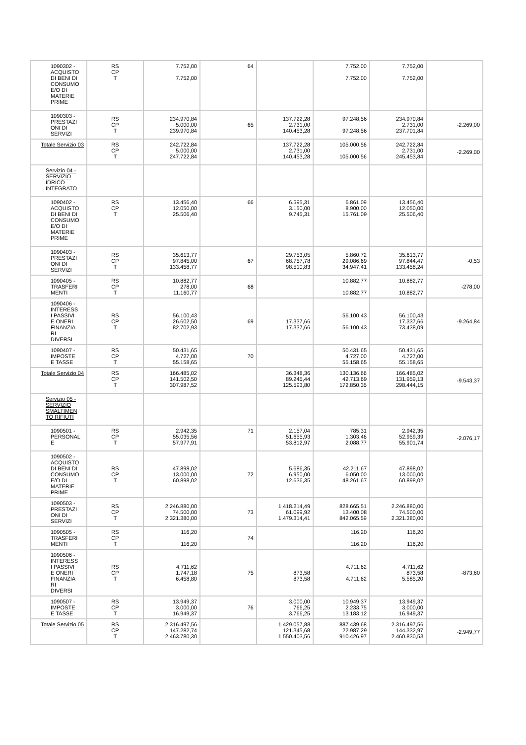| 1090302 - ACQUISTO DI BENI DI CONSUMO E/O DI MATERIE PRIME | RS CP T | 7.752,00 7.752,00 | 64 | | 7.752,00 7.752,00 | 7.752,00 7.752,00 | |
| 1090303 - PRESTAZI ONI DI SERVIZI | RS CP T | 234.970,84 5.000,00 239.970,84 | 65 | 137.722,28 2.731,00 140.453,28 | 97.248,56 97.248,56 | 234.970,84 2.731,00 237.701,84 | -2.269,00 |
| Totale Servizio 03 | RS CP T | 242.722,84 5.000,00 247.722,84 | | 137.722,28 2.731,00 140.453,28 | 105.000,56 105.000,56 | 242.722,84 2.731,00 245.453,84 | -2.269,00 |
| Servizio 04 - SERVIZIO IDRICO INTEGRATO | | | | | | | |
| 1090402 - ACQUISTO DI BENI DI CONSUMO E/O DI MATERIE PRIME | RS CP T | 13.456,40 12.050,00 25.506,40 | 66 | 6.595,31 3.150,00 9.745,31 | 6.861,09 8.900,00 15.761,09 | 13.456,40 12.050,00 25.506,40 | |
| 1090403 - PRESTAZI ONI DI SERVIZI | RS CP T | 35.613,77 97.845,00 133.458,77 | 67 | 29.753,05 68.757,78 98.510,83 | 5.860,72 29.086,69 34.947,41 | 35.613,77 97.844,47 133.458,24 | -0,53 |
| 1090405 - TRASFERI MENTI | RS CP T | 10.882,77 278,00 11.160,77 | 68 | | 10.882,77 10.882,77 | 10.882,77 10.882,77 | -278,00 |
| 1090406 - INTERESS I PASSIVI E ONERI FINANZIA RI DIVERSI | RS CP T | 56.100,43 26.602,50 82.702,93 | 69 | 17.337,66 17.337,66 | 56.100,43 56.100,43 | 56.100,43 17.337,66 73.438,09 | -9.264,84 |
| 1090407 - IMPOSTE E TASSE | RS CP T | 50.431,65 4.727,00 55.158,65 | 70 | | 50.431,65 4.727,00 55.158,65 | 50.431,65 4.727,00 55.158,65 | |
| Totale Servizio 04 | RS CP T | 166.485,02 141.502,50 307.987,52 | | 36.348,36 89.245,44 125.593,80 | 130.136,66 42.713,69 172.850,35 | 166.485,02 131.959,13 298.444,15 | -9.543,37 |
| Servizio 05 - SERVIZIO SMALTIMEN TO RIFIUTI | | | | | | | |
| 1090501 - PERSONAL E | RS CP T | 2.942,35 55.035,56 57.977,91 | 71 | 2.157,04 51.655,93 53.812,97 | 785,31 1.303,46 2.088,77 | 2.942,35 52.959,39 55.901,74 | -2.076,17 |
| 1090502 - ACQUISTO DI BENI DI CONSUMO E/O DI MATERIE PRIME | RS CP T | 47.898,02 13.000,00 60.898,02 | 72 | 5.686,35 6.950,00 12.636,35 | 42.211,67 6.050,00 48.261,67 | 47.898,02 13.000,00 60.898,02 | |
| 1090503 - PRESTAZI ONI DI SERVIZI | RS CP T | 2.246.880,00 74.500,00 2.321.380,00 | 73 | 1.418.214,49 61.099,92 1.479.314,41 | 828.665,51 13.400,08 842.065,59 | 2.246.880,00 74.500,00 2.321.380,00 | |
| 1090505 - TRASFERI MENTI | RS CP T | 116,20 116,20 | 74 | | 116,20 116,20 | 116,20 116,20 | |
| 1090506 - INTERESS I PASSIVI E ONERI FINANZIA RI DIVERSI | RS CP T | 4.711,62 1.747,18 6.458,80 | 75 | 873,58 873,58 | 4.711,62 4.711,62 | 4.711,62 873,58 5.585,20 | -873,60 |
| 1090507 - IMPOSTE E TASSE | RS CP T | 13.949,37 3.000,00 16.949,37 | 76 | 3.000,00 766,25 3.766,25 | 10.949,37 2.233,75 13.183,12 | 13.949,37 3.000,00 16.949,37 | |
| Totale Servizio 05 | RS CP T | 2.316.497,56 147.282,74 2.463.780,30 | | 1.429.057,88 121.345,68 1.550.403,56 | 887.439,68 22.987,29 910.426,97 | 2.316.497,56 144.332,97 2.460.830,53 | -2.949,77 |